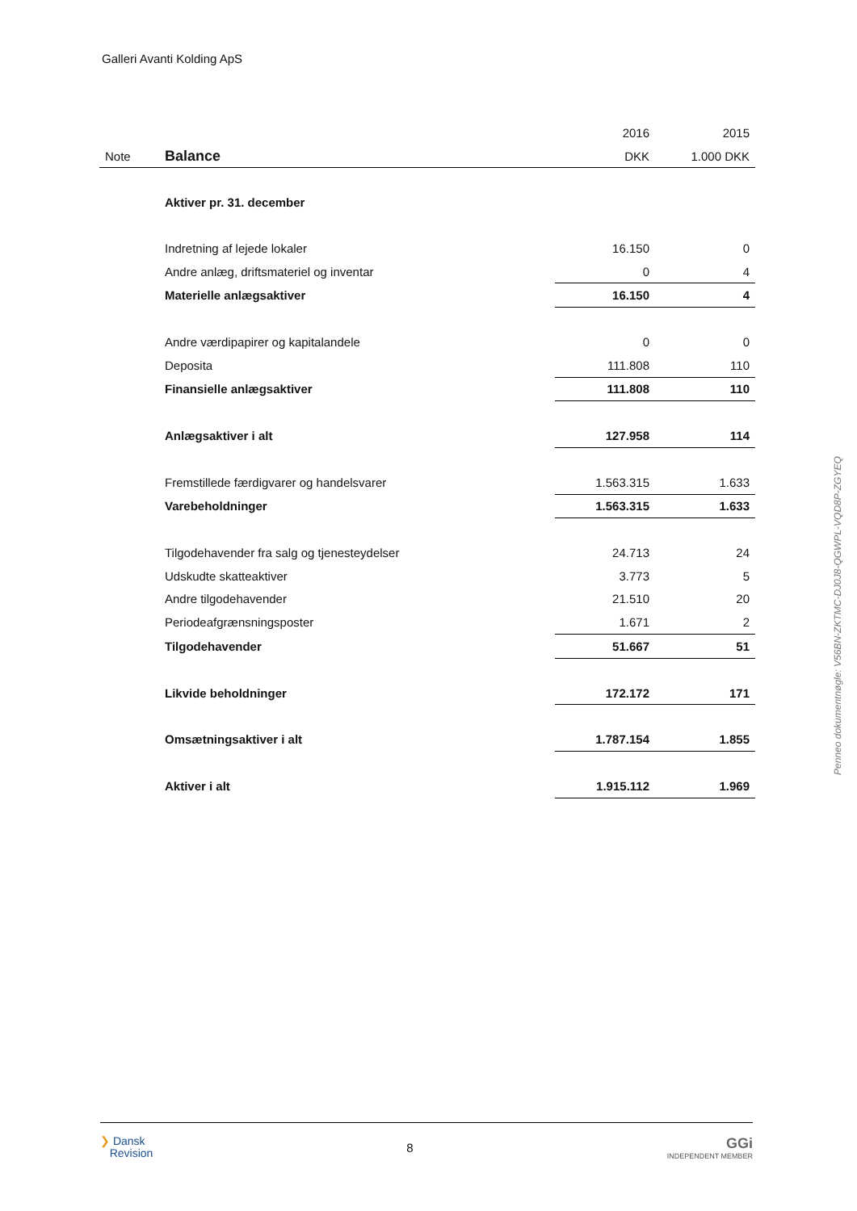Galleri Avanti Kolding ApS
| | | 2016 | 2015 |
| Note | Balance | DKK | 1.000 DKK |
| | Aktiver pr. 31. december | | |
| | Indretning af lejede lokaler | 16.150 | 0 |
| | Andre anlæg, driftsmateriel og inventar | 0 | 4 |
| | Materielle anlægsaktiver | 16.150 | 4 |
| | Andre værdipapirer og kapitalandele | 0 | 0 |
| | Deposita | 111.808 | 110 |
| | Finansielle anlægsaktiver | 111.808 | 110 |
| | Anlægsaktiver i alt | 127.958 | 114 |
| | Fremstillede færdigvarer og handelsvarer | 1.563.315 | 1.633 |
| | Varebeholdninger | 1.563.315 | 1.633 |
| | Tilgodehavender fra salg og tjenesteydelser | 24.713 | 24 |
| | Udskudte skatteaktiver | 3.773 | 5 |
| | Andre tilgodehavender | 21.510 | 20 |
| | Periodeafgrænsningsposter | 1.671 | 2 |
| | Tilgodehavender | 51.667 | 51 |
| | Likvide beholdninger | 172.172 | 171 |
| | Omsætningsaktiver i alt | 1.787.154 | 1.855 |
| | Aktiver i alt | 1.915.112 | 1.969 |
Penneo dokumentnøgle: V56BN-ZKTMC-DJ0J8-QGWPL-VQD8P-ZGYEQ
❯ Dansk
Revision
8
GGi
INDEPENDENT MEMBER